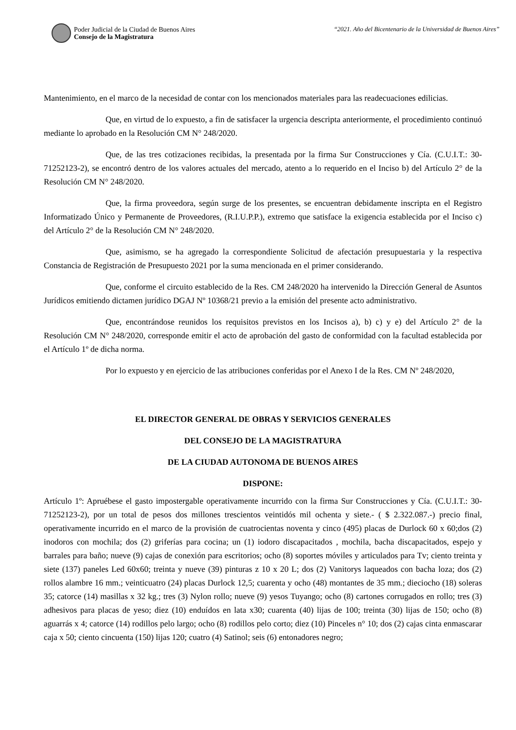Poder Judicial de la Ciudad de Buenos Aires
Consejo de la Magistratura
“2021. Año del Bicentenario de la Universidad de Buenos Aires”
Mantenimiento, en el marco de la necesidad de contar con los mencionados materiales para las readecuaciones edilicias.
Que, en virtud de lo expuesto, a fin de satisfacer la urgencia descripta anteriormente, el procedimiento continuó mediante lo aprobado en la Resolución CM N° 248/2020.
Que, de las tres cotizaciones recibidas, la presentada por la firma Sur Construcciones y Cía. (C.U.I.T.: 30-71252123-2), se encontró dentro de los valores actuales del mercado, atento a lo requerido en el Inciso b) del Artículo 2° de la Resolución CM N° 248/2020.
Que, la firma proveedora, según surge de los presentes, se encuentran debidamente inscripta en el Registro Informatizado Único y Permanente de Proveedores, (R.I.U.P.P.), extremo que satisface la exigencia establecida por el Inciso c) del Artículo 2° de la Resolución CM N° 248/2020.
Que, asimismo, se ha agregado la correspondiente Solicitud de afectación presupuestaria y la respectiva Constancia de Registración de Presupuesto 2021 por la suma mencionada en el primer considerando.
Que, conforme el circuito establecido de la Res. CM 248/2020 ha intervenido la Dirección General de Asuntos Jurídicos emitiendo dictamen jurídico DGAJ Nº 10368/21 previo a la emisión del presente acto administrativo.
Que, encontrándose reunidos los requisitos previstos en los Incisos a), b) c) y e) del Artículo 2° de la Resolución CM N° 248/2020, corresponde emitir el acto de aprobación del gasto de conformidad con la facultad establecida por el Artículo 1º de dicha norma.
Por lo expuesto y en ejercicio de las atribuciones conferidas por el Anexo I de la Res. CM Nº 248/2020,
EL DIRECTOR GENERAL DE OBRAS Y SERVICIOS GENERALES
DEL CONSEJO DE LA MAGISTRATURA
DE LA CIUDAD AUTONOMA DE BUENOS AIRES
DISPONE:
Artículo 1º: Apruébese el gasto impostergable operativamente incurrido con la firma Sur Construcciones y Cía. (C.U.I.T.: 30-71252123-2), por un total de pesos dos millones trescientos veintidós mil ochenta y siete.- ( $ 2.322.087.-) precio final, operativamente incurrido en el marco de la provisión de cuatrocientas noventa y cinco (495) placas de Durlock 60 x 60;dos (2) inodoros con mochila; dos (2) griferías para cocina; un (1) iodoro discapacitados , mochila, bacha discapacitados, espejo y barrales para baño; nueve (9) cajas de conexión para escritorios; ocho (8) soportes móviles y articulados para Tv; ciento treinta y siete (137) paneles Led 60x60; treinta y nueve (39) pinturas z 10 x 20 L; dos (2) Vanitorys laqueados con bacha loza; dos (2) rollos alambre 16 mm.; veinticuatro (24) placas Durlock 12,5; cuarenta y ocho (48) montantes de 35 mm.; dieciocho (18) soleras 35; catorce (14) masillas x 32 kg.; tres (3) Nylon rollo; nueve (9) yesos Tuyango; ocho (8) cartones corrugados en rollo; tres (3) adhesivos para placas de yeso; diez (10) enduídos en lata x30; cuarenta (40) lijas de 100; treinta (30) lijas de 150; ocho (8) aguarrás x 4; catorce (14) rodillos pelo largo; ocho (8) rodillos pelo corto; diez (10) Pinceles n° 10; dos (2) cajas cinta enmascarar caja x 50; ciento cincuenta (150) lijas 120; cuatro (4) Satinol; seis (6) entonadores negro;